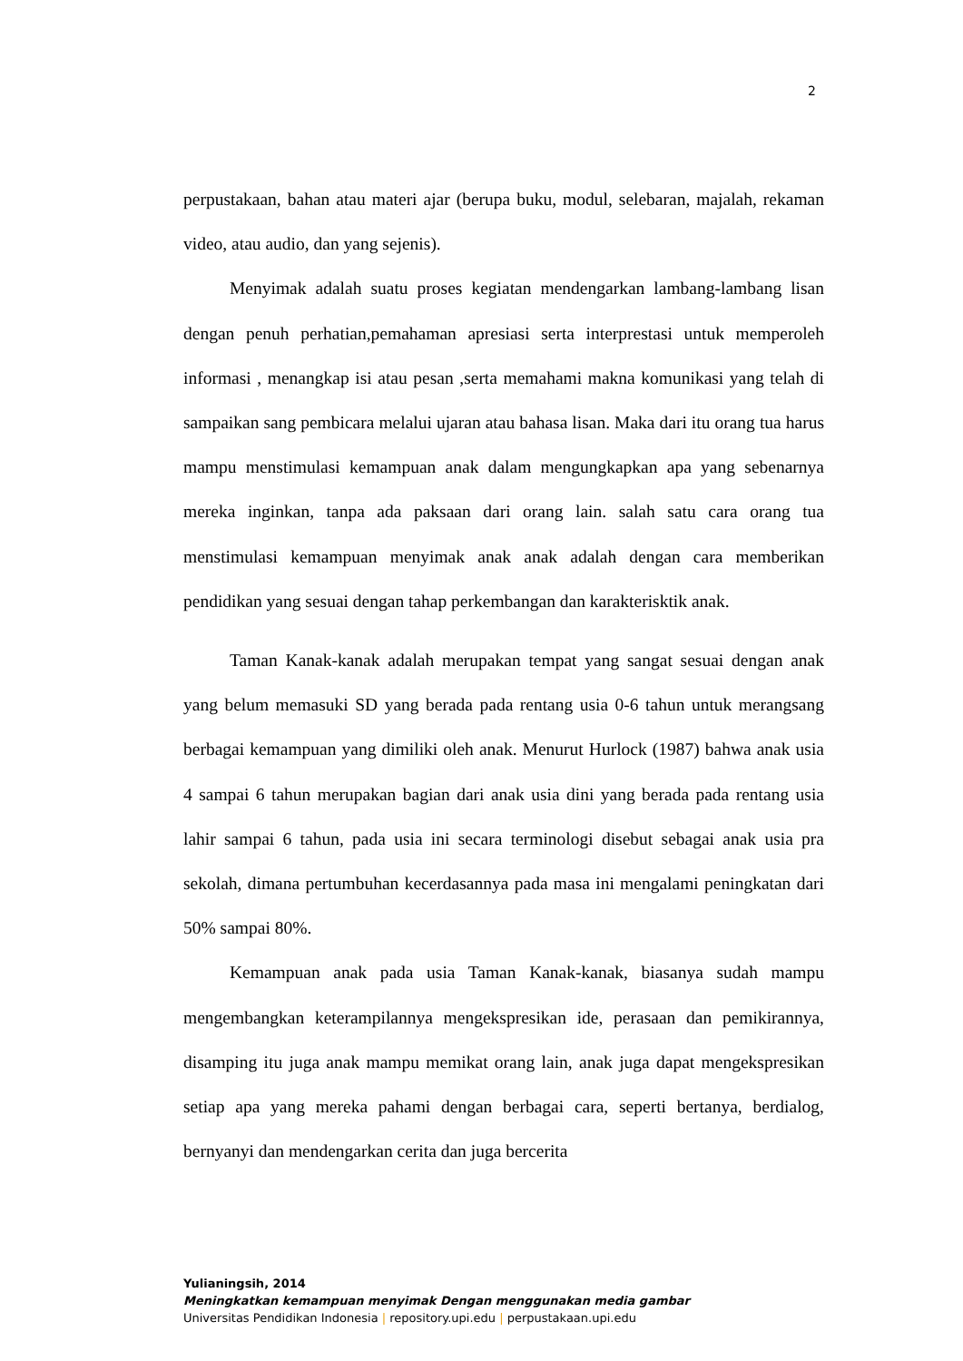2
perpustakaan, bahan atau materi ajar (berupa buku, modul, selebaran, majalah, rekaman video, atau audio, dan yang sejenis).
Menyimak adalah suatu proses kegiatan mendengarkan lambang-lambang lisan dengan penuh perhatian,pemahaman apresiasi serta interprestasi untuk memperoleh informasi , menangkap isi atau pesan ,serta memahami makna komunikasi yang telah di sampaikan sang pembicara melalui ujaran atau bahasa lisan. Maka dari itu orang tua harus mampu menstimulasi kemampuan anak dalam mengungkapkan apa yang sebenarnya mereka inginkan, tanpa ada paksaan dari orang lain. salah satu cara orang tua menstimulasi kemampuan menyimak anak anak adalah dengan cara memberikan pendidikan yang sesuai dengan tahap perkembangan dan karakterisktik anak.
Taman Kanak-kanak adalah merupakan tempat yang sangat sesuai dengan anak yang belum memasuki SD yang berada pada rentang usia 0-6 tahun untuk merangsang berbagai kemampuan yang dimiliki oleh anak. Menurut Hurlock (1987) bahwa anak usia 4 sampai 6 tahun merupakan bagian dari anak usia dini yang berada pada rentang usia lahir sampai 6 tahun, pada usia ini secara terminologi disebut sebagai anak usia pra sekolah, dimana pertumbuhan kecerdasannya pada masa ini mengalami peningkatan dari 50% sampai 80%.
Kemampuan anak pada usia Taman Kanak-kanak, biasanya sudah mampu mengembangkan keterampilannya mengekspresikan ide, perasaan dan pemikirannya, disamping itu juga anak mampu memikat orang lain, anak juga dapat mengekspresikan setiap apa yang mereka pahami dengan berbagai cara, seperti bertanya, berdialog, bernyanyi dan mendengarkan cerita dan juga bercerita
Yulianingsih, 2014
Meningkatkan kemampuan menyimak Dengan menggunakan media gambar
Universitas Pendidikan Indonesia | repository.upi.edu | perpustakaan.upi.edu